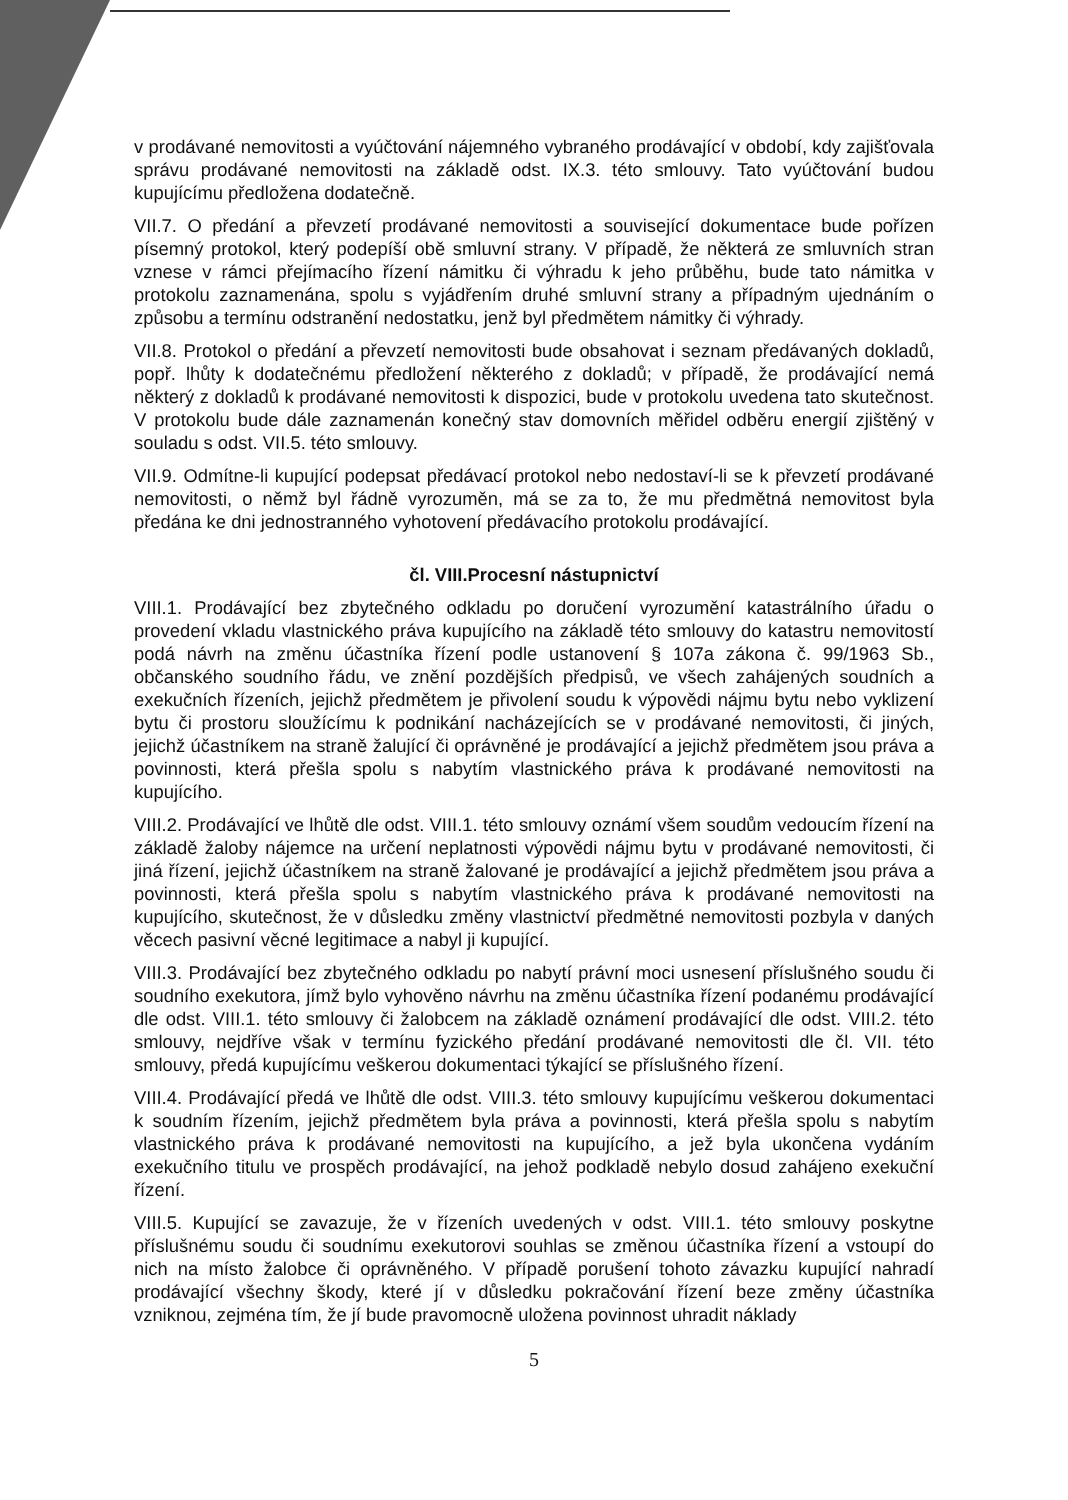v prodávané nemovitosti a vyúčtování nájemného vybraného prodávající v období, kdy zajišťovala správu prodávané nemovitosti na základě odst. IX.3. této smlouvy. Tato vyúčtování budou kupujícímu předložena dodatečně.
VII.7. O předání a převzetí prodávané nemovitosti a související dokumentace bude pořízen písemný protokol, který podepíší obě smluvní strany. V případě, že některá ze smluvních stran vznese v rámci přejímacího řízení námitku či výhradu k jeho průběhu, bude tato námitka v protokolu zaznamenána, spolu s vyjádřením druhé smluvní strany a případným ujednáním o způsobu a termínu odstranění nedostatku, jenž byl předmětem námitky či výhrady.
VII.8. Protokol o předání a převzetí nemovitosti bude obsahovat i seznam předávaných dokladů, popř. lhůty k dodatečnému předložení některého z dokladů; v případě, že prodávající nemá některý z dokladů k prodávané nemovitosti k dispozici, bude v protokolu uvedena tato skutečnost. V protokolu bude dále zaznamenán konečný stav domovních měřidel odběru energií zjištěný v souladu s odst. VII.5. této smlouvy.
VII.9. Odmítne-li kupující podepsat předávací protokol nebo nedostaví-li se k převzetí prodávané nemovitosti, o němž byl řádně vyrozuměn, má se za to, že mu předmětná nemovitost byla předána ke dni jednostranného vyhotovení předávacího protokolu prodávající.
čl. VIII.Procesní nástupnictví
VIII.1. Prodávající bez zbytečného odkladu po doručení vyrozumění katastrálního úřadu o provedení vkladu vlastnického práva kupujícího na základě této smlouvy do katastru nemovitostí podá návrh na změnu účastníka řízení podle ustanovení § 107a zákona č. 99/1963 Sb., občanského soudního řádu, ve znění pozdějších předpisů, ve všech zahájených soudních a exekučních řízeních, jejichž předmětem je přivolení soudu k výpovědi nájmu bytu nebo vyklizení bytu či prostoru sloužícímu k podnikání nacházejících se v prodávané nemovitosti, či jiných, jejichž účastníkem na straně žalující či oprávněné je prodávající a jejichž předmětem jsou práva a povinnosti, která přešla spolu s nabytím vlastnického práva k prodávané nemovitosti na kupujícího.
VIII.2. Prodávající ve lhůtě dle odst. VIII.1. této smlouvy oznámí všem soudům vedoucím řízení na základě žaloby nájemce na určení neplatnosti výpovědi nájmu bytu v prodávané nemovitosti, či jiná řízení, jejichž účastníkem na straně žalované je prodávající a jejichž předmětem jsou práva a povinnosti, která přešla spolu s nabytím vlastnického práva k prodávané nemovitosti na kupujícího, skutečnost, že v důsledku změny vlastnictví předmětné nemovitosti pozbyla v daných věcech pasivní věcné legitimace a nabyl ji kupující.
VIII.3. Prodávající bez zbytečného odkladu po nabytí právní moci usnesení příslušného soudu či soudního exekutora, jímž bylo vyhověno návrhu na změnu účastníka řízení podanému prodávající dle odst. VIII.1. této smlouvy či žalobcem na základě oznámení prodávající dle odst. VIII.2. této smlouvy, nejdříve však v termínu fyzického předání prodávané nemovitosti dle čl. VII. této smlouvy, předá kupujícímu veškerou dokumentaci týkající se příslušného řízení.
VIII.4. Prodávající předá ve lhůtě dle odst. VIII.3. této smlouvy kupujícímu veškerou dokumentaci k soudním řízením, jejichž předmětem byla práva a povinnosti, která přešla spolu s nabytím vlastnického práva k prodávané nemovitosti na kupujícího, a jež byla ukončena vydáním exekučního titulu ve prospěch prodávající, na jehož podkladě nebylo dosud zahájeno exekuční řízení.
VIII.5. Kupující se zavazuje, že v řízeních uvedených v odst. VIII.1. této smlouvy poskytne příslušnému soudu či soudnímu exekutorovi souhlas se změnou účastníka řízení a vstoupí do nich na místo žalobce či oprávněného. V případě porušení tohoto závazku kupující nahradí prodávající všechny škody, které jí v důsledku pokračování řízení beze změny účastníka vzniknou, zejména tím, že jí bude pravomocně uložena povinnost uhradit náklady
5